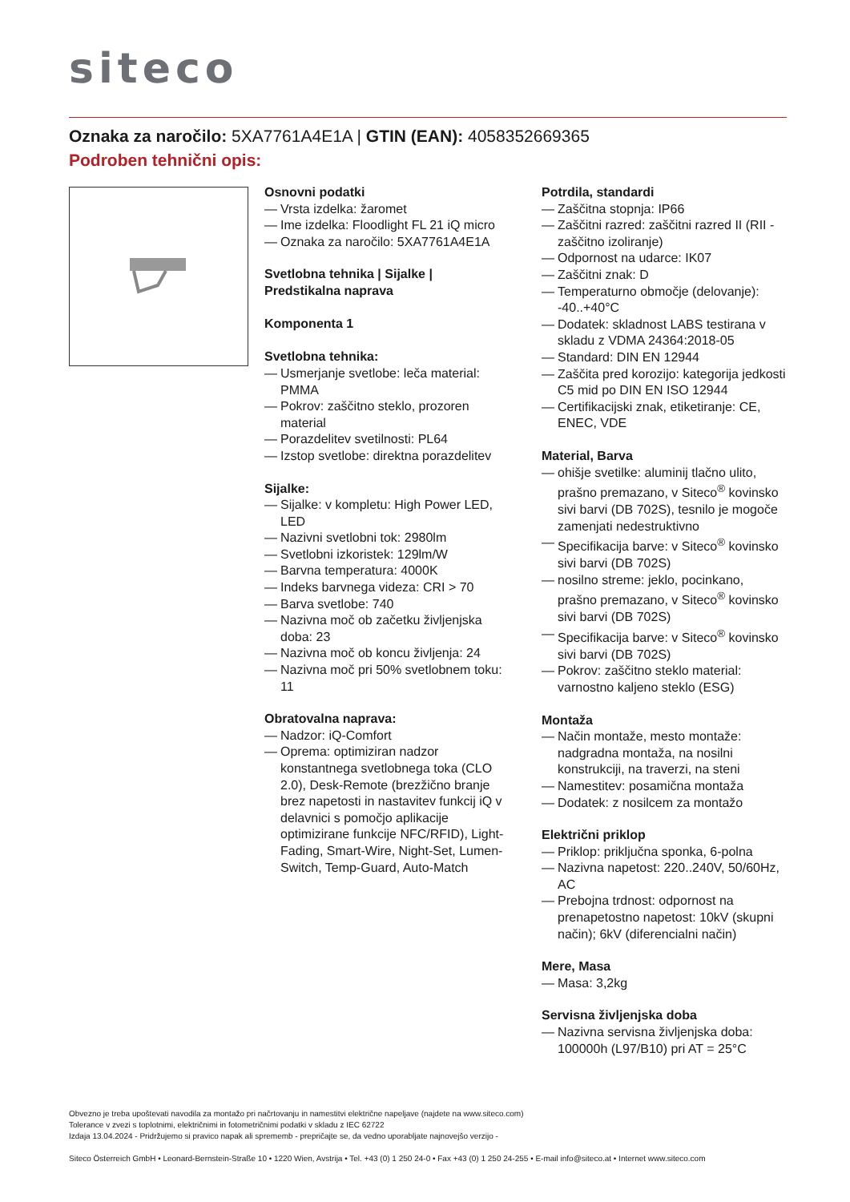siteco
Oznaka za naročilo: 5XA7761A4E1A | GTIN (EAN): 4058352669365
Podroben tehnični opis:
Osnovni podatki
— Vrsta izdelka: žaromet
— Ime izdelka: Floodlight FL 21 iQ micro
— Oznaka za naročilo: 5XA7761A4E1A
Svetlobna tehnika | Sijalke | Predstikalna naprava
Komponenta 1
Svetlobna tehnika:
— Usmerjanje svetlobe: leča material: PMMA
— Pokrov: zaščitno steklo, prozoren material
— Porazdelitev svetilnosti: PL64
— Izstop svetlobe: direktna porazdelitev
Sijalke:
— Sijalke: v kompletu: High Power LED, LED
— Nazivni svetlobni tok: 2980lm
— Svetlobni izkoristek: 129lm/W
— Barvna temperatura: 4000K
— Indeks barvnega videza: CRI > 70
— Barva svetlobe: 740
— Nazivna moč ob začetku življenjska doba: 23
— Nazivna moč ob koncu življenja: 24
— Nazivna moč pri 50% svetlobnem toku: 11
Obratovalna naprava:
— Nadzor: iQ-Comfort
— Oprema: optimiziran nadzor konstantnega svetlobnega toka (CLO 2.0), Desk-Remote (brezžično branje brez napetosti in nastavitev funkcij iQ v delavnici s pomočjo aplikacije optimizirane funkcije NFC/RFID), Light-Fading, Smart-Wire, Night-Set, Lumen-Switch, Temp-Guard, Auto-Match
Potrdila, standardi
— Zaščitna stopnja: IP66
— Zaščitni razred: zaščitni razred II (RII - zaščitno izoliranje)
— Odpornost na udarce: IK07
— Zaščitni znak: D
— Temperaturno območje (delovanje): -40..+40°C
— Dodatek: skladnost LABS testirana v skladu z VDMA 24364:2018-05
— Standard: DIN EN 12944
— Zaščita pred korozijo: kategorija jedkosti C5 mid po DIN EN ISO 12944
— Certifikacijski znak, etiketiranje: CE, ENEC, VDE
Material, Barva
— ohišje svetilke: aluminij tlačno ulito, prašno premazano, v Siteco<sup>®</sup> kovinsko sivi barvi (DB 702S), tesnilo je mogoče zamenjati nedestruktivno
— Specifikacija barve: v Siteco<sup>®</sup> kovinsko sivi barvi (DB 702S)
— nosilno streme: jeklo, pocinkano, prašno premazano, v Siteco<sup>®</sup> kovinsko sivi barvi (DB 702S)
— Specifikacija barve: v Siteco<sup>®</sup> kovinsko sivi barvi (DB 702S)
— Pokrov: zaščitno steklo material: varnostno kaljeno steklo (ESG)
Montaža
— Način montaže, mesto montaže: nadgradna montaža, na nosilni konstrukciji, na traverzi, na steni
— Namestitev: posamična montaža
— Dodatek: z nosilcem za montažo
Električni priklop
— Priklop: priključna sponka, 6-polna
— Nazivna napetost: 220..240V, 50/60Hz, AC
— Prebojna trdnost: odpornost na prenapetostno napetost: 10kV (skupni način); 6kV (diferencialni način)
Mere, Masa
— Masa: 3,2kg
Servisna življenjska doba
— Nazivna servisna življenjska doba: 100000h (L97/B10) pri AT = 25°C
Obvezno je treba upoštevati navodila za montažo pri načrtovanju in namestitvi električne napeljave (najdete na www.siteco.com)
Tolerance v zvezi s toplotnimi, električnimi in fotometričnimi podatki v skladu z IEC 62722
Izdaja 13.04.2024 - Pridržujemo si pravico napak ali sprememb - prepričajte se, da vedno uporabljate najnovejšo verzijo -
Siteco Österreich GmbH • Leonard-Bernstein-Straße 10 • 1220 Wien, Avstrija • Tel. +43 (0) 1 250 24-0 • Fax +43 (0) 1 250 24-255 • E-mail info@siteco.at • Internet www.siteco.com